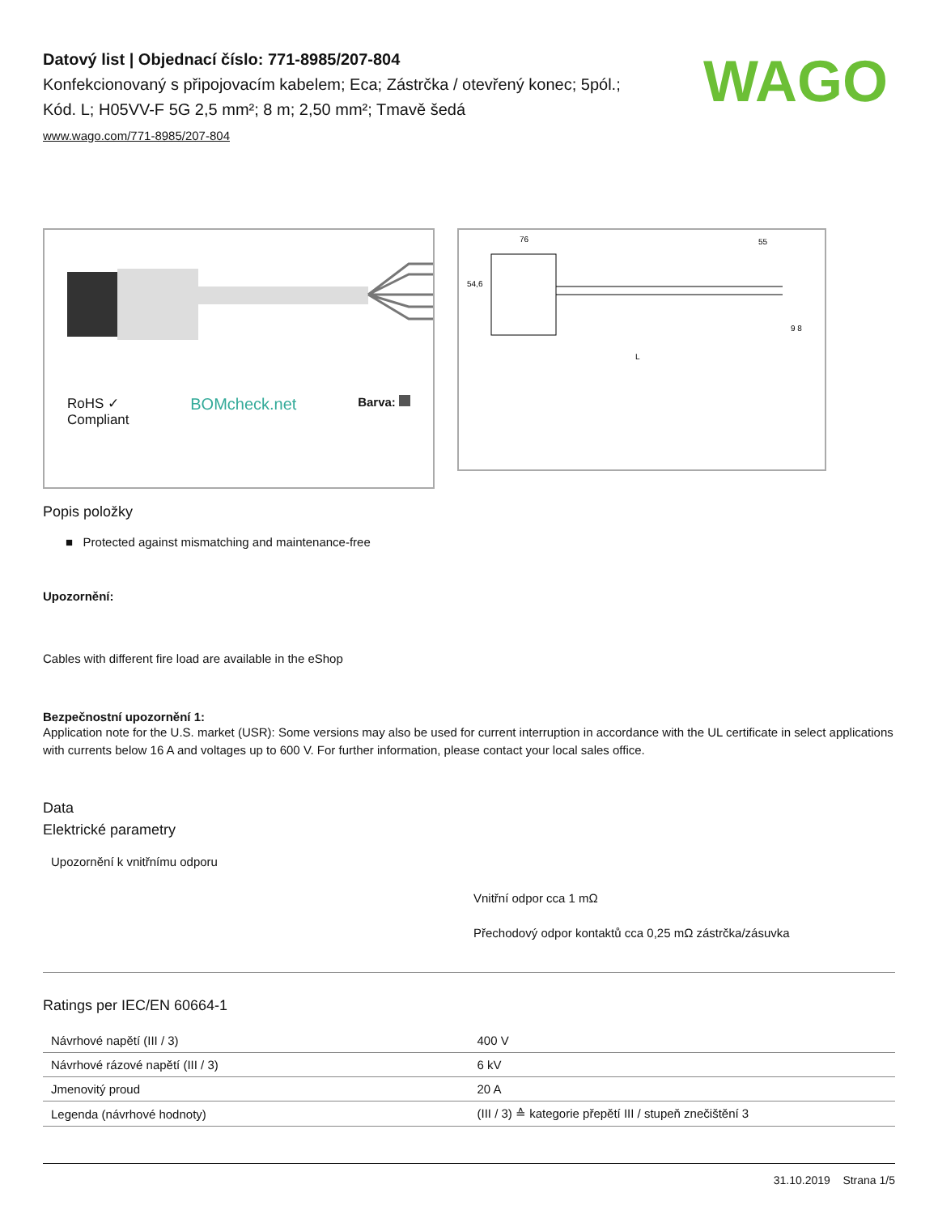WAGO
Datový list | Objednací číslo: 771-8985/207-804
Konfekcionovaný s připojovacím kabelem; Eca; Zástrčka / otevřený konec; 5pól.; Kód. L; H05VV-F 5G 2,5 mm²; 8 m; 2,50 mm²; Tmavě šedá
www.wago.com/771-8985/207-804
RoHS ✓
Compliant BOMcheck.net Barva:
76
55
54,6
9 8
L
Popis položky
■ Protected against mismatching and maintenance-free
Upozornění:
Cables with different fire load are available in the eShop
Bezpečnostní upozornění 1:
Application note for the U.S. market (USR): Some versions may also be used for current interruption in accordance with the UL certificate in select applications with currents below 16 A and voltages up to 600 V. For further information, please contact your local sales office.
Data
Elektrické parametry
Upozornění k vnitřnímu odporu
Vnitřní odpor cca 1 mΩ
Přechodový odpor kontaktů cca 0,25 mΩ zástrčka/zásuvka
Ratings per IEC/EN 60664-1
| Návrhové napětí (III / 3) | 400 V |
| Návrhové rázové napětí (III / 3) | 6 kV |
| Jmenovitý proud | 20 A |
| Legenda (návrhové hodnoty) | (III / 3) ≙ kategorie přepětí III / stupeň znečištění 3 |
31.10.2019 Strana 1/5